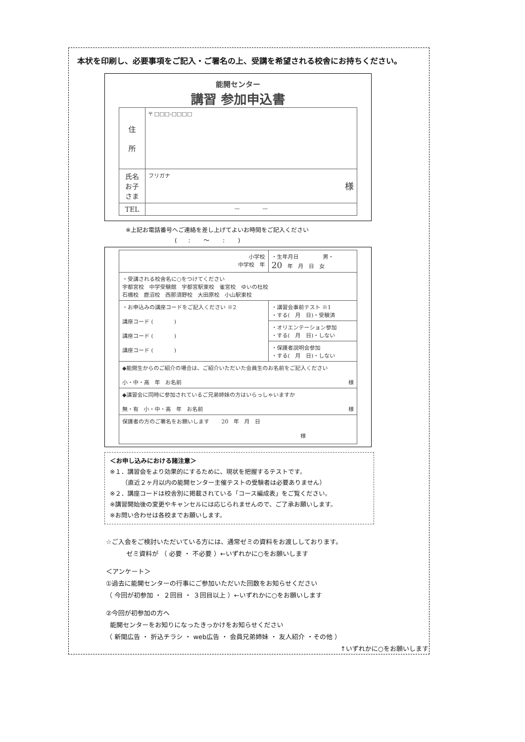本状を印刷し、必要事項をご記入・ご署名の上、受講を希望される校舎にお持ちください。
能開センター
講習 参加申込書
| 住 所 | 〒 □□□-□□□□ |
| 氏名 お子さま | フリガナ 様 |
| TEL | — — |
※上記お電話番号へご連絡を差し上げてよいお時間をご記入ください
( : ～ : )
| 小学校 中学校 年 | ・生年月日 男・ 20 年 月 日 女 |
| ・受講される校舎名に○をつけてください 宇都宮校 中学受験館 宇都宮駅東校 雀宮校 ゆいの杜校 石橋校 鹿沼校 西那須野校 大田原校 小山駅東校 | |
| ・お申込みの講座コードをご記入ください ※2 講座コード ( ) 講座コード ( ) 講座コード ( ) | ・講習会事前テスト ※1 ・する( 月 日)・受験済 |
| | ・オリエンテーション参加 ・する( 月 日)・しない |
| | ・保護者説明会参加 ・する( 月 日)・しない |
| ◆能開生からのご紹介の場合は、ご紹介いただいた会員生のお名前をご記入ください 小・中・高 年 お名前 様 | |
| ◆講習会に同時に参加されているご兄弟姉妹の方はいらっしゃいますか 無・有 小・中・高 年 お名前 様 | |
| 保護者の方のご署名をお願いします 20 年 月 日 様 | |
＜お申し込みにおける諸注意＞
※１．講習会をより効果的にするために、現状を把握するテストです。
（直近２ヶ月以内の能開センター主催テストの受験者は必要ありません）
※２．講座コードは校舎別に掲載されている「コース編成表」をご覧ください。
※講習開始後の変更やキャンセルには応じられませんので、ご了承お願いします。
※お問い合わせは各校までお願いします。
☆ご入会をご検討いただいている方には、通常ゼミの資料をお渡ししております。
ゼミ資料が （ 必要 ・ 不必要 ）←いずれかに○をお願いします
＜アンケート＞
①過去に能開センターの行事にご参加いただいた回数をお知らせください
（ 今回が初参加 ・ ２回目 ・ ３回目以上 ）←いずれかに○をお願いします
②今回が初参加の方へ
能開センターをお知りになったきっかけをお知らせください
（ 新聞広告 ・ 折込チラシ ・ web広告 ・ 会員兄弟姉妹 ・ 友人紹介 ・その他 ）
↑いずれかに○をお願いします